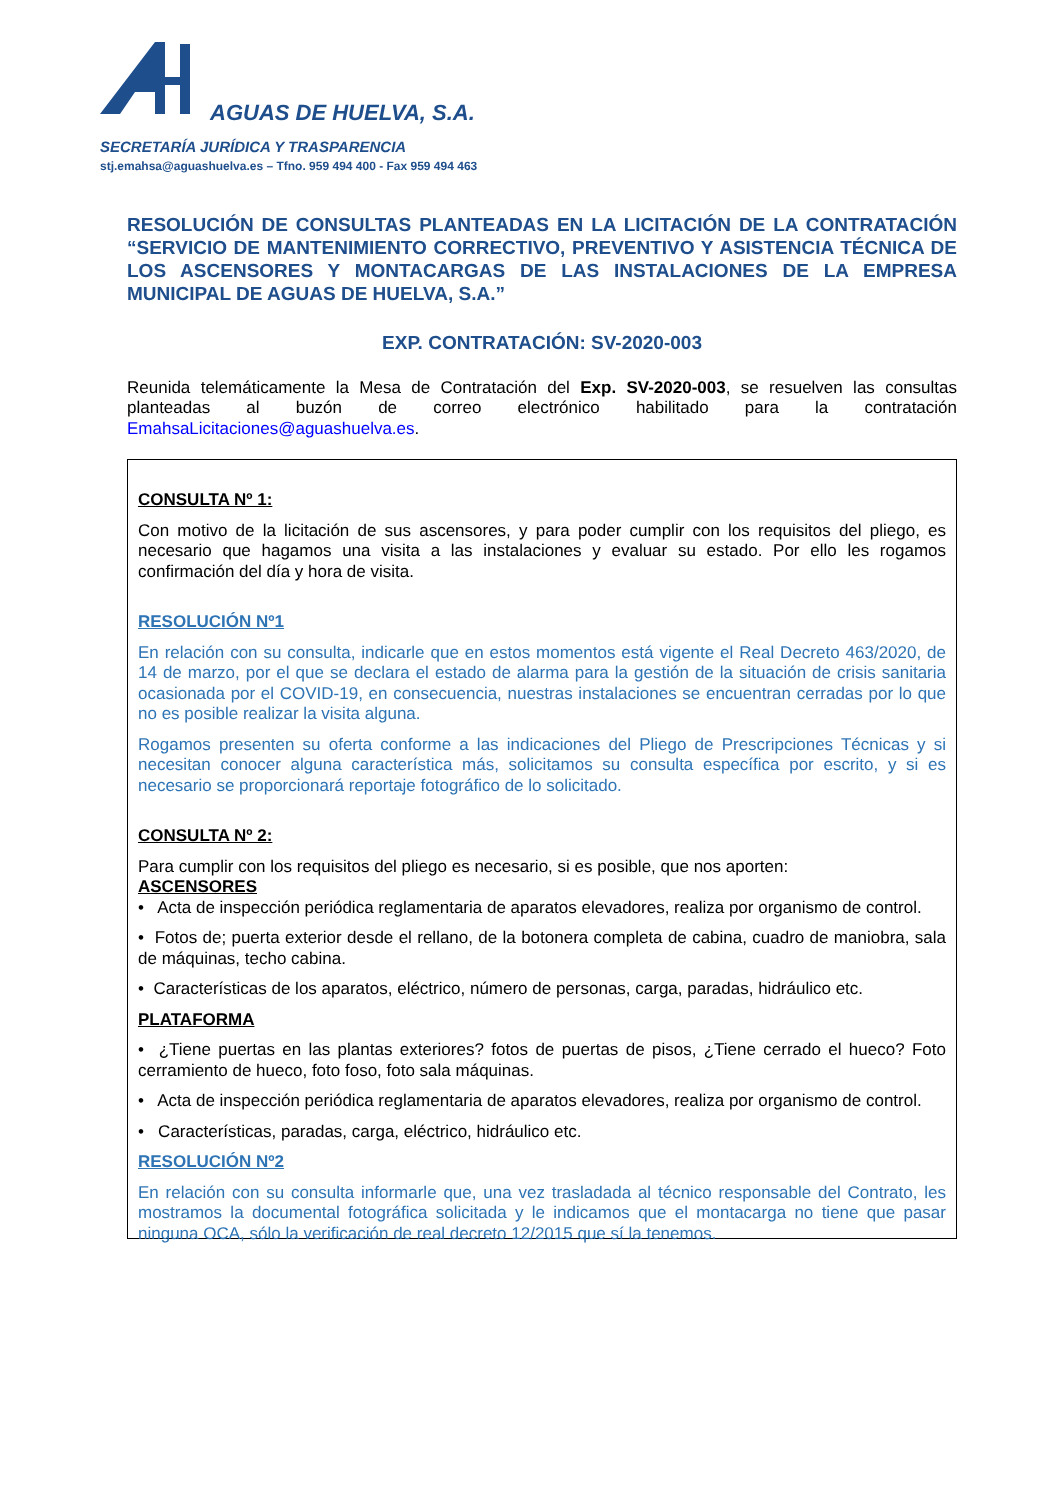AGUAS DE HUELVA, S.A.
SECRETARÍA JURÍDICA Y TRASPARENCIA
stj.emahsa@aguashuelva.es – Tfno. 959 494 400 - Fax 959 494 463
RESOLUCIÓN DE CONSULTAS PLANTEADAS EN LA LICITACIÓN DE LA CONTRATACIÓN “SERVICIO DE MANTENIMIENTO CORRECTIVO, PREVENTIVO Y ASISTENCIA TÉCNICA DE LOS ASCENSORES Y MONTACARGAS DE LAS INSTALACIONES DE LA EMPRESA MUNICIPAL DE AGUAS DE HUELVA, S.A.”
EXP. CONTRATACIÓN: SV-2020-003
Reunida telemáticamente la Mesa de Contratación del Exp. SV-2020-003, se resuelven las consultas planteadas al buzón de correo electrónico habilitado para la contratación EmahsaLicitaciones@aguashuelva.es.
CONSULTA Nº 1:
Con motivo de la licitación de sus ascensores, y para poder cumplir con los requisitos del pliego, es necesario que hagamos una visita a las instalaciones y evaluar su estado. Por ello les rogamos confirmación del día y hora de visita.
RESOLUCIÓN Nº1
En relación con su consulta, indicarle que en estos momentos está vigente el Real Decreto 463/2020, de 14 de marzo, por el que se declara el estado de alarma para la gestión de la situación de crisis sanitaria ocasionada por el COVID-19, en consecuencia, nuestras instalaciones se encuentran cerradas por lo que no es posible realizar la visita alguna.
Rogamos presenten su oferta conforme a las indicaciones del Pliego de Prescripciones Técnicas y si necesitan conocer alguna característica más, solicitamos su consulta específica por escrito, y si es necesario se proporcionará reportaje fotográfico de lo solicitado.
CONSULTA Nº 2:
Para cumplir con los requisitos del pliego es necesario, si es posible, que nos aporten:
ASCENSORES
• Acta de inspección periódica reglamentaria de aparatos elevadores, realiza por organismo de control.
• Fotos de; puerta exterior desde el rellano, de la botonera completa de cabina, cuadro de maniobra, sala de máquinas, techo cabina.
• Características de los aparatos, eléctrico, número de personas, carga, paradas, hidráulico etc.
PLATAFORMA
• ¿Tiene puertas en las plantas exteriores? fotos de puertas de pisos, ¿Tiene cerrado el hueco? Foto cerramiento de hueco, foto foso, foto sala máquinas.
• Acta de inspección periódica reglamentaria de aparatos elevadores, realiza por organismo de control.
• Características, paradas, carga, eléctrico, hidráulico etc.
RESOLUCIÓN Nº2
En relación con su consulta informarle que, una vez trasladada al técnico responsable del Contrato, les mostramos la documental fotográfica solicitada y le indicamos que el montacarga no tiene que pasar ninguna OCA, sólo la verificación de real decreto 12/2015 que sí la tenemos.